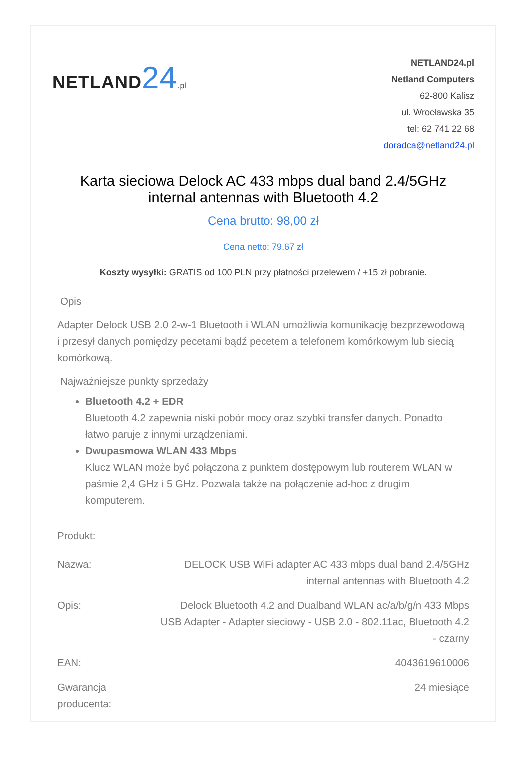NETLAND24.pl
NETLAND24.pl
Netland Computers
62-800 Kalisz
ul. Wrocławska 35
tel: 62 741 22 68
doradca@netland24.pl
Karta sieciowa Delock AC 433 mbps dual band 2.4/5GHz internal antennas with Bluetooth 4.2
Cena brutto: 98,00 zł
Cena netto: 79,67 zł
Koszty wysyłki: GRATIS od 100 PLN przy płatności przelewem / +15 zł pobranie.
Opis
Adapter Delock USB 2.0 2-w-1 Bluetooth i WLAN umożliwia komunikację bezprzewodową i przesył danych pomiędzy pecetami bądź pecetem a telefonem komórkowym lub siecią komórkową.
Najważniejsze punkty sprzedaży
Bluetooth 4.2 + EDR
Bluetooth 4.2 zapewnia niski pobór mocy oraz szybki transfer danych. Ponadto łatwo paruje z innymi urządzeniami.
Dwupasmowa WLAN 433 Mbps
Klucz WLAN może być połączona z punktem dostępowym lub routerem WLAN w paśmie 2,4 GHz i 5 GHz. Pozwala także na połączenie ad-hoc z drugim komputerem.
Produkt:
| Nazwa: | DELOCK USB WiFi adapter AC 433 mbps dual band 2.4/5GHz internal antennas with Bluetooth 4.2 |
| Opis: | Delock Bluetooth 4.2 and Dualband WLAN ac/a/b/g/n 433 Mbps USB Adapter - Adapter sieciowy - USB 2.0 - 802.11ac, Bluetooth 4.2 - czarny |
| EAN: | 4043619610006 |
| Gwarancja producenta: | 24 miesiące |